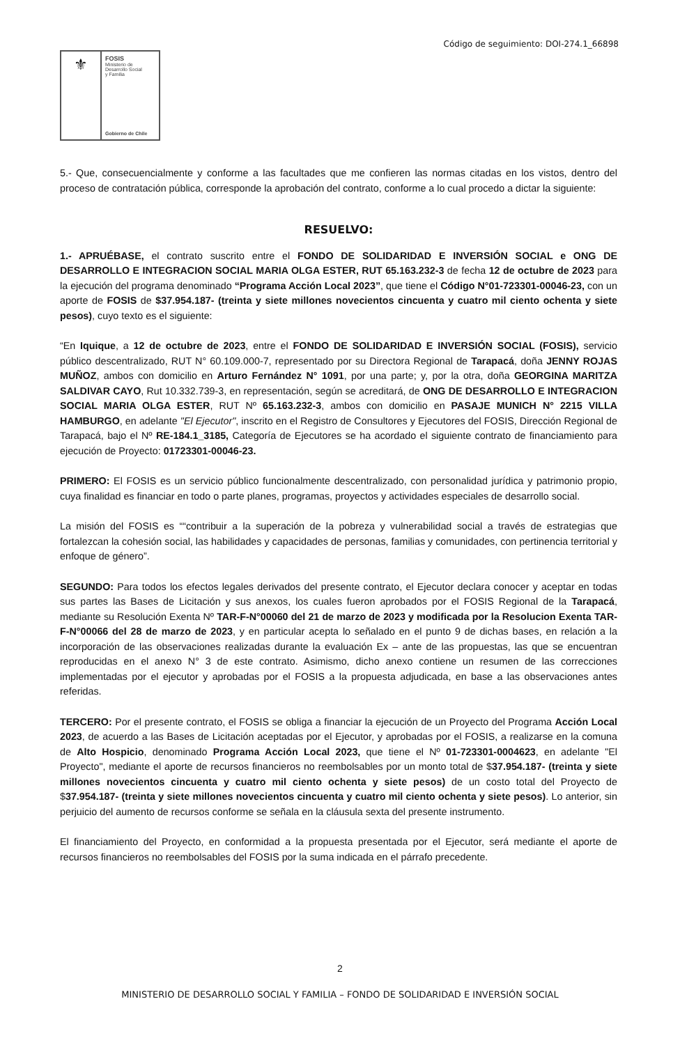Código de seguimiento: DOI-274.1_66898
⚜
FOSIS
Ministerio de
Desarrollo Social
y Familia
Gobierno de Chile
5.- Que, consecuencialmente y conforme a las facultades que me confieren las normas citadas en los vistos, dentro del proceso de contratación pública, corresponde la aprobación del contrato, conforme a lo cual procedo a dictar la siguiente:
RESUELVO:
1.- APRUÉBASE, el contrato suscrito entre el FONDO DE SOLIDARIDAD E INVERSIÓN SOCIAL e ONG DE DESARROLLO E INTEGRACION SOCIAL MARIA OLGA ESTER, RUT 65.163.232-3 de fecha 12 de octubre de 2023 para la ejecución del programa denominado “Programa Acción Local 2023”, que tiene el Código N°01-723301-00046-23, con un aporte de FOSIS de $37.954.187- (treinta y siete millones novecientos cincuenta y cuatro mil ciento ochenta y siete pesos), cuyo texto es el siguiente:
“En Iquique, a 12 de octubre de 2023, entre el FONDO DE SOLIDARIDAD E INVERSIÓN SOCIAL (FOSIS), servicio público descentralizado, RUT N° 60.109.000-7, representado por su Directora Regional de Tarapacá, doña JENNY ROJAS MUÑOZ, ambos con domicilio en Arturo Fernández N° 1091, por una parte; y, por la otra, doña GEORGINA MARITZA SALDIVAR CAYO, Rut 10.332.739-3, en representación, según se acreditará, de ONG DE DESARROLLO E INTEGRACION SOCIAL MARIA OLGA ESTER, RUT Nº 65.163.232-3, ambos con domicilio en PASAJE MUNICH N° 2215 VILLA HAMBURGO, en adelante "El Ejecutor", inscrito en el Registro de Consultores y Ejecutores del FOSIS, Dirección Regional de Tarapacá, bajo el Nº RE-184.1_3185, Categoría de Ejecutores se ha acordado el siguiente contrato de financiamiento para ejecución de Proyecto: 01723301-00046-23.
PRIMERO: El FOSIS es un servicio público funcionalmente descentralizado, con personalidad jurídica y patrimonio propio, cuya finalidad es financiar en todo o parte planes, programas, proyectos y actividades especiales de desarrollo social.
La misión del FOSIS es ““contribuir a la superación de la pobreza y vulnerabilidad social a través de estrategias que fortalezcan la cohesión social, las habilidades y capacidades de personas, familias y comunidades, con pertinencia territorial y enfoque de género”.
SEGUNDO: Para todos los efectos legales derivados del presente contrato, el Ejecutor declara conocer y aceptar en todas sus partes las Bases de Licitación y sus anexos, los cuales fueron aprobados por el FOSIS Regional de la Tarapacá, mediante su Resolución Exenta Nº TAR-F-N°00060 del 21 de marzo de 2023 y modificada por la Resolucion Exenta TAR-F-N°00066 del 28 de marzo de 2023, y en particular acepta lo señalado en el punto 9 de dichas bases, en relación a la incorporación de las observaciones realizadas durante la evaluación Ex – ante de las propuestas, las que se encuentran reproducidas en el anexo N° 3 de este contrato. Asimismo, dicho anexo contiene un resumen de las correcciones implementadas por el ejecutor y aprobadas por el FOSIS a la propuesta adjudicada, en base a las observaciones antes referidas.
TERCERO: Por el presente contrato, el FOSIS se obliga a financiar la ejecución de un Proyecto del Programa Acción Local 2023, de acuerdo a las Bases de Licitación aceptadas por el Ejecutor, y aprobadas por el FOSIS, a realizarse en la comuna de Alto Hospicio, denominado Programa Acción Local 2023, que tiene el Nº 01-723301-0004623, en adelante "El Proyecto", mediante el aporte de recursos financieros no reembolsables por un monto total de $37.954.187- (treinta y siete millones novecientos cincuenta y cuatro mil ciento ochenta y siete pesos) de un costo total del Proyecto de $37.954.187- (treinta y siete millones novecientos cincuenta y cuatro mil ciento ochenta y siete pesos). Lo anterior, sin perjuicio del aumento de recursos conforme se señala en la cláusula sexta del presente instrumento.
El financiamiento del Proyecto, en conformidad a la propuesta presentada por el Ejecutor, será mediante el aporte de recursos financieros no reembolsables del FOSIS por la suma indicada en el párrafo precedente.
2
MINISTERIO DE DESARROLLO SOCIAL Y FAMILIA – FONDO DE SOLIDARIDAD E INVERSIÓN SOCIAL